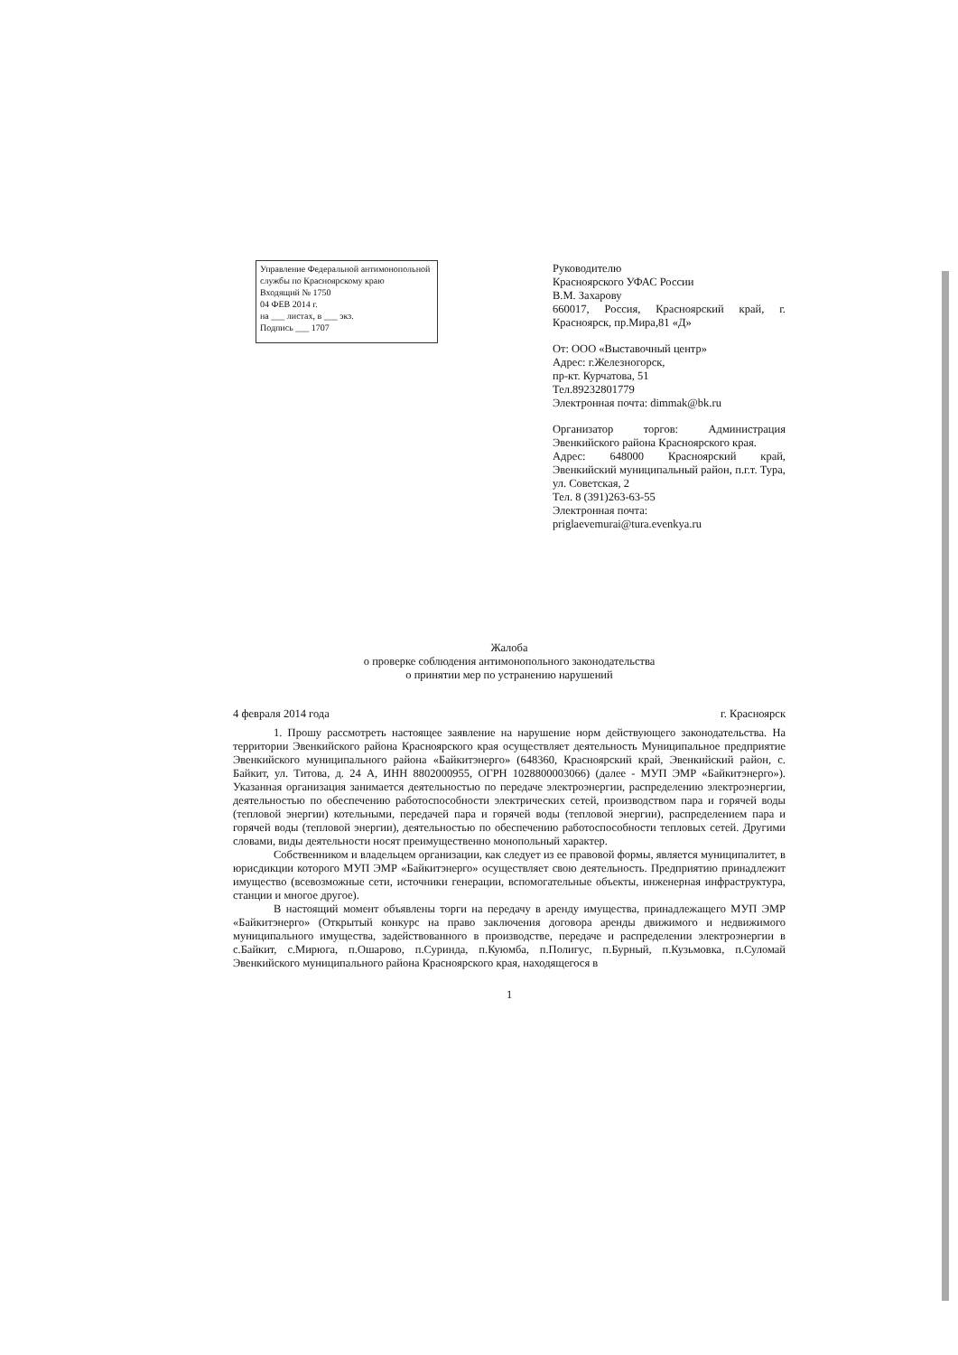Управление Федеральной антимонопольной службы по Красноярскому краю
Входящий № 1750
04 ФЕВ 2014 г.
на ___ листах, в ___ экз.
Подпись ___ 1707
Руководителю
Красноярского УФАС России
В.М. Захарову
660017, Россия, Красноярский край, г. Красноярск, пр.Мира,81 «Д»
От: ООО «Выставочный центр»
Адрес: г.Железногорск,
пр-кт. Курчатова, 51
Тел.89232801779
Электронная почта: dimmak@bk.ru
Организатор торгов: Администрация Эвенкийского района Красноярского края.
Адрес: 648000 Красноярский край, Эвенкийский муниципальный район, п.г.т. Тура, ул. Советская, 2
Тел. 8 (391)263-63-55
Электронная почта:
priglaevemurai@tura.evenkya.ru
Жалоба
о проверке соблюдения антимонопольного законодательства
о принятии мер по устранению нарушений
4 февраля 2014 года г. Красноярск
1. Прошу рассмотреть настоящее заявление на нарушение норм действующего законодательства. На территории Эвенкийского района Красноярского края осуществляет деятельность Муниципальное предприятие Эвенкийского муниципального района «Байкитэнерго» (648360, Красноярский край, Эвенкийский район, с. Байкит, ул. Титова, д. 24 А, ИНН 8802000955, ОГРН 1028800003066) (далее - МУП ЭМР «Байкитэнерго»). Указанная организация занимается деятельностью по передаче электроэнергии, распределению электроэнергии, деятельностью по обеспечению работоспособности электрических сетей, производством пара и горячей воды (тепловой энергии) котельными, передачей пара и горячей воды (тепловой энергии), распределением пара и горячей воды (тепловой энергии), деятельностью по обеспечению работоспособности тепловых сетей. Другими словами, виды деятельности носят преимущественно монопольный характер.
Собственником и владельцем организации, как следует из ее правовой формы, является муниципалитет, в юрисдикции которого МУП ЭМР «Байкитэнерго» осуществляет свою деятельность. Предприятию принадлежит имущество (всевозможные сети, источники генерации, вспомогательные объекты, инженерная инфраструктура, станции и многое другое).
В настоящий момент объявлены торги на передачу в аренду имущества, принадлежащего МУП ЭМР «Байкитэнерго» (Открытый конкурс на право заключения договора аренды движимого и недвижимого муниципального имущества, задействованного в производстве, передаче и распределении электроэнергии в с.Байкит, с.Мирюга, п.Ошарово, п.Суринда, п.Куюмба, п.Полигус, п.Бурный, п.Кузьмовка, п.Суломай Эвенкийского муниципального района Красноярского края, находящегося в
1